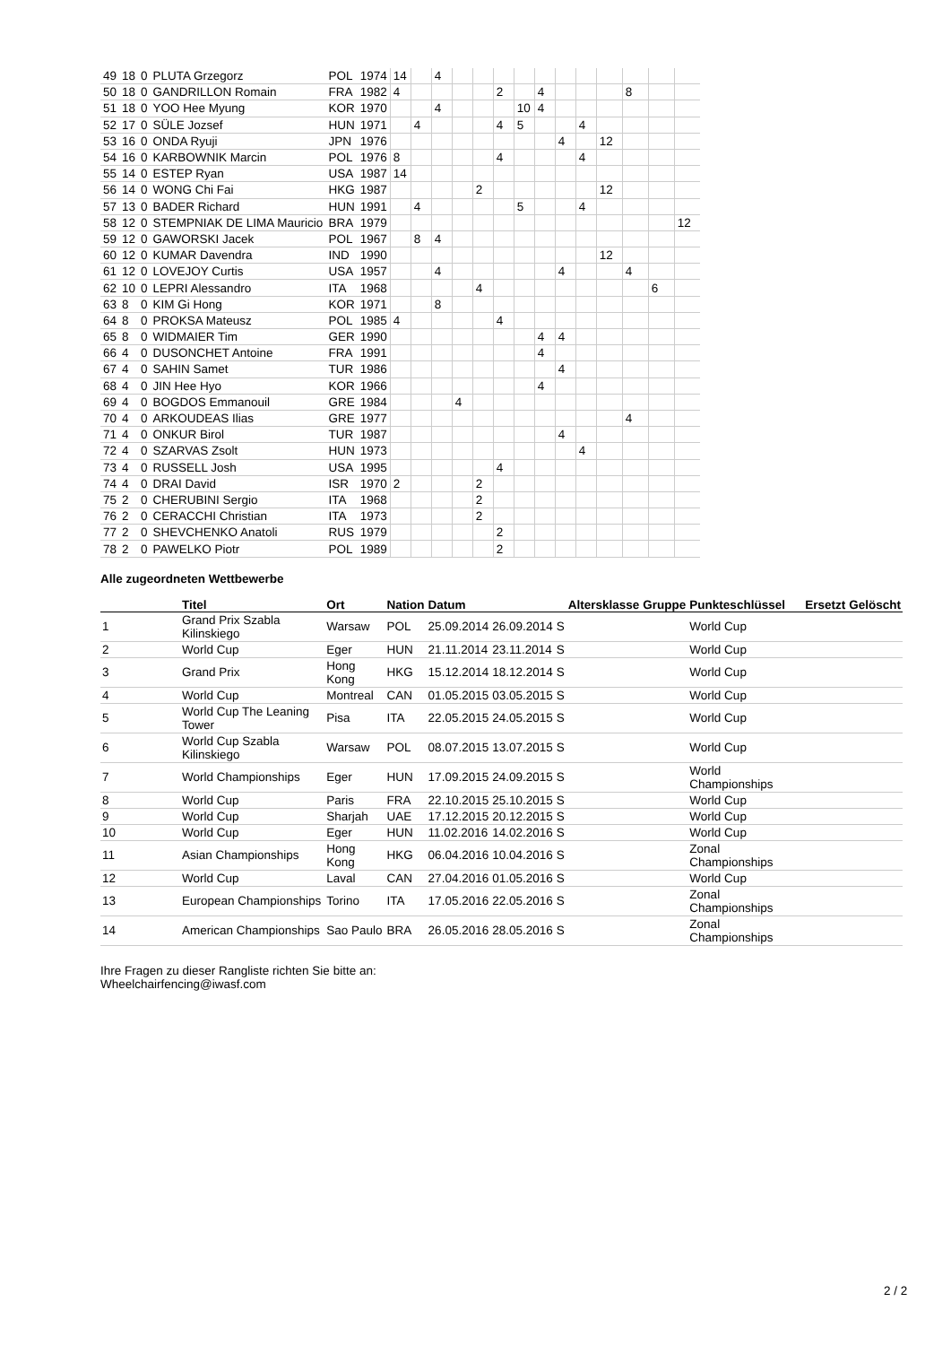| 49 | 18 | 0 | PLUTA Grzegorz | POL | 1974 | 14 | | 4 | | | | | | | | | | | |
| 50 | 18 | 0 | GANDRILLON Romain | FRA | 1982 | 4 | | | | | 2 | | 4 | | | | 8 | | |
| 51 | 18 | 0 | YOO Hee Myung | KOR | 1970 | | | 4 | | | | 10 | 4 | | | | | | |
| 52 | 17 | 0 | SÜLE Jozsef | HUN | 1971 | | 4 | | | | 4 | 5 | | | 4 | | | | |
| 53 | 16 | 0 | ONDA Ryuji | JPN | 1976 | | | | | | | | | 4 | | 12 | | | |
| 54 | 16 | 0 | KARBOWNIK Marcin | POL | 1976 | 8 | | | | | 4 | | | | 4 | | | | |
| 55 | 14 | 0 | ESTEP Ryan | USA | 1987 | 14 | | | | | | | | | | | | | |
| 56 | 14 | 0 | WONG Chi Fai | HKG | 1987 | | | | | 2 | | | | | | 12 | | | |
| 57 | 13 | 0 | BADER Richard | HUN | 1991 | | 4 | | | | | 5 | | | 4 | | | | |
| 58 | 12 | 0 | STEMPNIAK DE LIMA Mauricio | BRA | 1979 | | | | | | | | | | | | | | 12 |
| 59 | 12 | 0 | GAWORSKI Jacek | POL | 1967 | | 8 | 4 | | | | | | | | | | | |
| 60 | 12 | 0 | KUMAR Davendra | IND | 1990 | | | | | | | | | | | 12 | | | |
| 61 | 12 | 0 | LOVEJOY Curtis | USA | 1957 | | | 4 | | | | | | 4 | | | 4 | | |
| 62 | 10 | 0 | LEPRI Alessandro | ITA | 1968 | | | | | 4 | | | | | | | | 6 | |
| 63 | 8 | 0 | KIM Gi Hong | KOR | 1971 | | | 8 | | | | | | | | | | | |
| 64 | 8 | 0 | PROKSA Mateusz | POL | 1985 | 4 | | | | | 4 | | | | | | | | |
| 65 | 8 | 0 | WIDMAIER Tim | GER | 1990 | | | | | | | | 4 | 4 | | | | | |
| 66 | 4 | 0 | DUSONCHET Antoine | FRA | 1991 | | | | | | | | 4 | | | | | | |
| 67 | 4 | 0 | SAHIN Samet | TUR | 1986 | | | | | | | | | 4 | | | | | |
| 68 | 4 | 0 | JIN Hee Hyo | KOR | 1966 | | | | | | | | 4 | | | | | | |
| 69 | 4 | 0 | BOGDOS Emmanouil | GRE | 1984 | | | | 4 | | | | | | | | | | |
| 70 | 4 | 0 | ARKOUDEAS Ilias | GRE | 1977 | | | | | | | | | | | | 4 | | |
| 71 | 4 | 0 | ONKUR Birol | TUR | 1987 | | | | | | | | | 4 | | | | | |
| 72 | 4 | 0 | SZARVAS Zsolt | HUN | 1973 | | | | | | | | | | 4 | | | | |
| 73 | 4 | 0 | RUSSELL Josh | USA | 1995 | | | | | | 4 | | | | | | | | |
| 74 | 4 | 0 | DRAI David | ISR | 1970 | 2 | | | | 2 | | | | | | | | | |
| 75 | 2 | 0 | CHERUBINI Sergio | ITA | 1968 | | | | | 2 | | | | | | | | | |
| 76 | 2 | 0 | CERACCHI Christian | ITA | 1973 | | | | | 2 | | | | | | | | | |
| 77 | 2 | 0 | SHEVCHENKO Anatoli | RUS | 1979 | | | | | | 2 | | | | | | | | |
| 78 | 2 | 0 | PAWELKO Piotr | POL | 1989 | | | | | | 2 | | | | | | | | |
Alle zugeordneten Wettbewerbe
| | Titel | Ort | Nation | Datum | | | Altersklasse | Gruppe | Punkteschlüssel | Ersetzt | Gelöscht |
| --- | --- | --- | --- | --- | --- | --- | --- | --- | --- | --- | --- |
| 1 | Grand Prix Szabla Kilinskiego | Warsaw | POL | 25.09.2014 | 26.09.2014 | S | | | World Cup | | |
| 2 | World Cup | Eger | HUN | 21.11.2014 | 23.11.2014 | S | | | World Cup | | |
| 3 | Grand Prix | Hong Kong | HKG | 15.12.2014 | 18.12.2014 | S | | | World Cup | | |
| 4 | World Cup | Montreal | CAN | 01.05.2015 | 03.05.2015 | S | | | World Cup | | |
| 5 | World Cup The Leaning Tower | Pisa | ITA | 22.05.2015 | 24.05.2015 | S | | | World Cup | | |
| 6 | World Cup Szabla Kilinskiego | Warsaw | POL | 08.07.2015 | 13.07.2015 | S | | | World Cup | | |
| 7 | World Championships | Eger | HUN | 17.09.2015 | 24.09.2015 | S | | | World Championships | | |
| 8 | World Cup | Paris | FRA | 22.10.2015 | 25.10.2015 | S | | | World Cup | | |
| 9 | World Cup | Sharjah | UAE | 17.12.2015 | 20.12.2015 | S | | | World Cup | | |
| 10 | World Cup | Eger | HUN | 11.02.2016 | 14.02.2016 | S | | | World Cup | | |
| 11 | Asian Championships | Hong Kong | HKG | 06.04.2016 | 10.04.2016 | S | | | Zonal Championships | | |
| 12 | World Cup | Laval | CAN | 27.04.2016 | 01.05.2016 | S | | | World Cup | | |
| 13 | European Championships | Torino | ITA | 17.05.2016 | 22.05.2016 | S | | | Zonal Championships | | |
| 14 | American Championships | Sao Paulo | BRA | 26.05.2016 | 28.05.2016 | S | | | Zonal Championships | | |
Ihre Fragen zu dieser Rangliste richten Sie bitte an:
Wheelchairfencing@iwasf.com
2 / 2